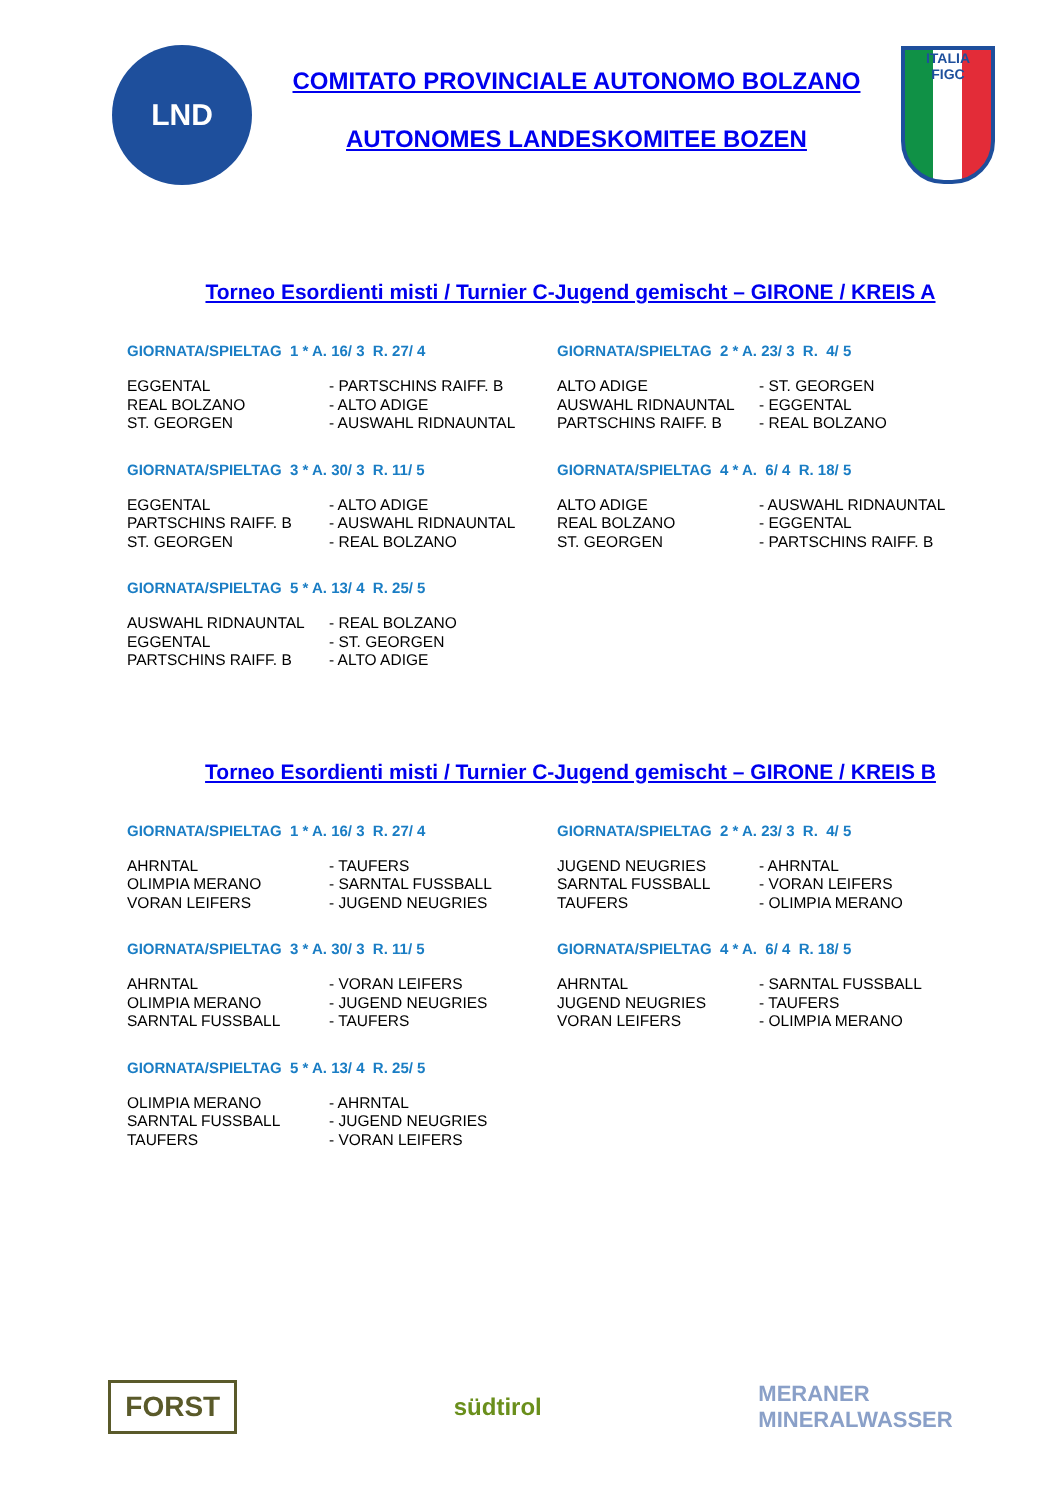LND
COMITATO PROVINCIALE AUTONOMO BOLZANO
AUTONOMES LANDESKOMITEE BOZEN
ITALIA
FIGC
Torneo Esordienti misti / Turnier C-Jugend gemischt – GIRONE / KREIS A
GIORNATA/SPIELTAG 1 * A. 16/ 3 R. 27/ 4
| EGGENTAL | - PARTSCHINS RAIFF. B |
| REAL BOLZANO | - ALTO ADIGE |
| ST. GEORGEN | - AUSWAHL RIDNAUNTAL |
GIORNATA/SPIELTAG 2 * A. 23/ 3 R. 4/ 5
| ALTO ADIGE | - ST. GEORGEN |
| AUSWAHL RIDNAUNTAL | - EGGENTAL |
| PARTSCHINS RAIFF. B | - REAL BOLZANO |
GIORNATA/SPIELTAG 3 * A. 30/ 3 R. 11/ 5
| EGGENTAL | - ALTO ADIGE |
| PARTSCHINS RAIFF. B | - AUSWAHL RIDNAUNTAL |
| ST. GEORGEN | - REAL BOLZANO |
GIORNATA/SPIELTAG 4 * A. 6/ 4 R. 18/ 5
| ALTO ADIGE | - AUSWAHL RIDNAUNTAL |
| REAL BOLZANO | - EGGENTAL |
| ST. GEORGEN | - PARTSCHINS RAIFF. B |
GIORNATA/SPIELTAG 5 * A. 13/ 4 R. 25/ 5
| AUSWAHL RIDNAUNTAL | - REAL BOLZANO |
| EGGENTAL | - ST. GEORGEN |
| PARTSCHINS RAIFF. B | - ALTO ADIGE |
Torneo Esordienti misti / Turnier C-Jugend gemischt – GIRONE / KREIS B
GIORNATA/SPIELTAG 1 * A. 16/ 3 R. 27/ 4
| AHRNTAL | - TAUFERS |
| OLIMPIA MERANO | - SARNTAL FUSSBALL |
| VORAN LEIFERS | - JUGEND NEUGRIES |
GIORNATA/SPIELTAG 2 * A. 23/ 3 R. 4/ 5
| JUGEND NEUGRIES | - AHRNTAL |
| SARNTAL FUSSBALL | - VORAN LEIFERS |
| TAUFERS | - OLIMPIA MERANO |
GIORNATA/SPIELTAG 3 * A. 30/ 3 R. 11/ 5
| AHRNTAL | - VORAN LEIFERS |
| OLIMPIA MERANO | - JUGEND NEUGRIES |
| SARNTAL FUSSBALL | - TAUFERS |
GIORNATA/SPIELTAG 4 * A. 6/ 4 R. 18/ 5
| AHRNTAL | - SARNTAL FUSSBALL |
| JUGEND NEUGRIES | - TAUFERS |
| VORAN LEIFERS | - OLIMPIA MERANO |
GIORNATA/SPIELTAG 5 * A. 13/ 4 R. 25/ 5
| OLIMPIA MERANO | - AHRNTAL |
| SARNTAL FUSSBALL | - JUGEND NEUGRIES |
| TAUFERS | - VORAN LEIFERS |
FORST
südtirol
MERANER
MINERALWASSER